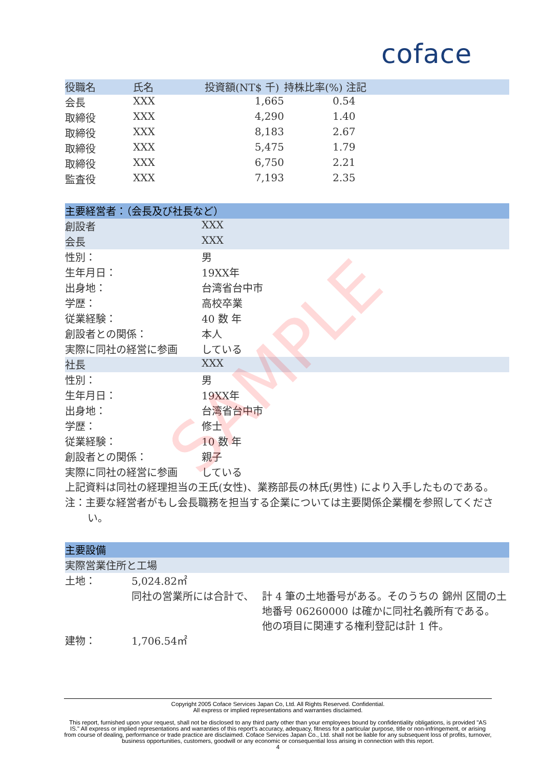coface
| 役職名 | 氏名 | 投資額(NT$ 千) | 持株比率(%) 注記 |
| --- | --- | --- | --- |
| 会長 | XXX | 1,665 | 0.54 |
| 取締役 | XXX | 4,290 | 1.40 |
| 取締役 | XXX | 8,183 | 2.67 |
| 取締役 | XXX | 5,475 | 1.79 |
| 取締役 | XXX | 6,750 | 2.21 |
| 監査役 | XXX | 7,193 | 2.35 |
| 主要経営者：（会長及び社長など） | |
| 創設者 | XXX |
| 会長 | XXX |
| 性別： | 男 |
| 生年月日： | 19XX年 |
| 出身地： | 台湾省台中市 |
| 学歴： | 高校卒業 |
| 従業経験： | 40 数 年 |
| 創設者との関係： | 本人 |
| 実際に同社の経営に参画 | している |
| 社長 | XXX |
| 性別： | 男 |
| 生年月日： | 19XX年 |
| 出身地： | 台湾省台中市 |
| 学歴： | 修士 |
| 従業経験： | 10 数 年 |
| 創設者との関係： | 親子 |
| 実際に同社の経営に参画 | している |
上記資料は同社の経理担当の王氏(女性)、業務部長の林氏(男性) により入手したものである。
注：主要な経営者がもし会長職務を担当する企業については主要関係企業欄を参照してください。
| 主要設備 | | |
| 実際営業住所と工場 | | |
| 土地： | 5,024.82㎡ | |
| | 同社の営業所には合計で、 | 計 4 筆の土地番号がある。そのうちの 錦州 区間の土地番号 06260000 は確かに同社名義所有である。 他の項目に関連する権利登記は計 1 件。 |
| 建物： | 1,706.54㎡ | |
SAMPLE
Copyright 2005 Coface Services Japan Co, Ltd. All Rights Reserved. Confidential.
All express or implied representations and warranties disclaimed.
This report, furnished upon your request, shall not be disclosed to any third party other than your employees bound by confidentiality obligations, is provided "AS IS." All express or implied representations and warranties of this report's accuracy, adequacy, fitness for a particular purpose, title or non-infringement, or arising from course of dealing, performance or trade practice are disclaimed. Coface Services Japan Co., Ltd. shall not be liable for any subsequent loss of profits, turnover, business opportunities, customers, goodwill or any economic or consequential loss arising in connection with this report.
4